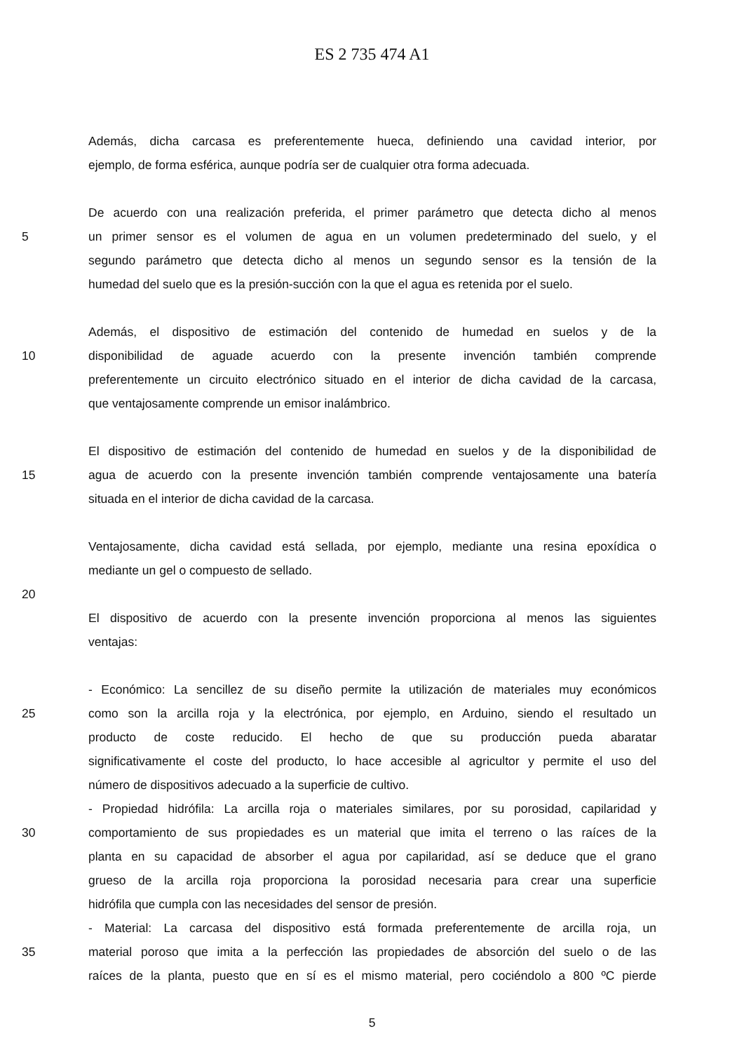ES 2 735 474 A1
Además, dicha carcasa es preferentemente hueca, definiendo una cavidad interior, por
ejemplo, de forma esférica, aunque podría ser de cualquier otra forma adecuada.
De acuerdo con una realización preferida, el primer parámetro que detecta dicho al menos
5 un primer sensor es el volumen de agua en un volumen predeterminado del suelo, y el
segundo parámetro que detecta dicho al menos un segundo sensor es la tensión de la
humedad del suelo que es la presión-succión con la que el agua es retenida por el suelo.
Además, el dispositivo de estimación del contenido de humedad en suelos y de la
10 disponibilidad de aguade acuerdo con la presente invención también comprende
preferentemente un circuito electrónico situado en el interior de dicha cavidad de la carcasa,
que ventajosamente comprende un emisor inalámbrico.
El dispositivo de estimación del contenido de humedad en suelos y de la disponibilidad de
15 agua de acuerdo con la presente invención también comprende ventajosamente una batería
situada en el interior de dicha cavidad de la carcasa.
Ventajosamente, dicha cavidad está sellada, por ejemplo, mediante una resina epoxídica o
mediante un gel o compuesto de sellado.
20
El dispositivo de acuerdo con la presente invención proporciona al menos las siguientes
ventajas:
- Económico: La sencillez de su diseño permite la utilización de materiales muy económicos
25 como son la arcilla roja y la electrónica, por ejemplo, en Arduino, siendo el resultado un
producto de coste reducido. El hecho de que su producción pueda abaratar
significativamente el coste del producto, lo hace accesible al agricultor y permite el uso del
número de dispositivos adecuado a la superficie de cultivo.
- Propiedad hidrófila: La arcilla roja o materiales similares, por su porosidad, capilaridad y
30 comportamiento de sus propiedades es un material que imita el terreno o las raíces de la
planta en su capacidad de absorber el agua por capilaridad, así se deduce que el grano
grueso de la arcilla roja proporciona la porosidad necesaria para crear una superficie
hidrófila que cumpla con las necesidades del sensor de presión.
- Material: La carcasa del dispositivo está formada preferentemente de arcilla roja, un
35 material poroso que imita a la perfección las propiedades de absorción del suelo o de las
raíces de la planta, puesto que en sí es el mismo material, pero cociéndolo a 800 ºC pierde
5